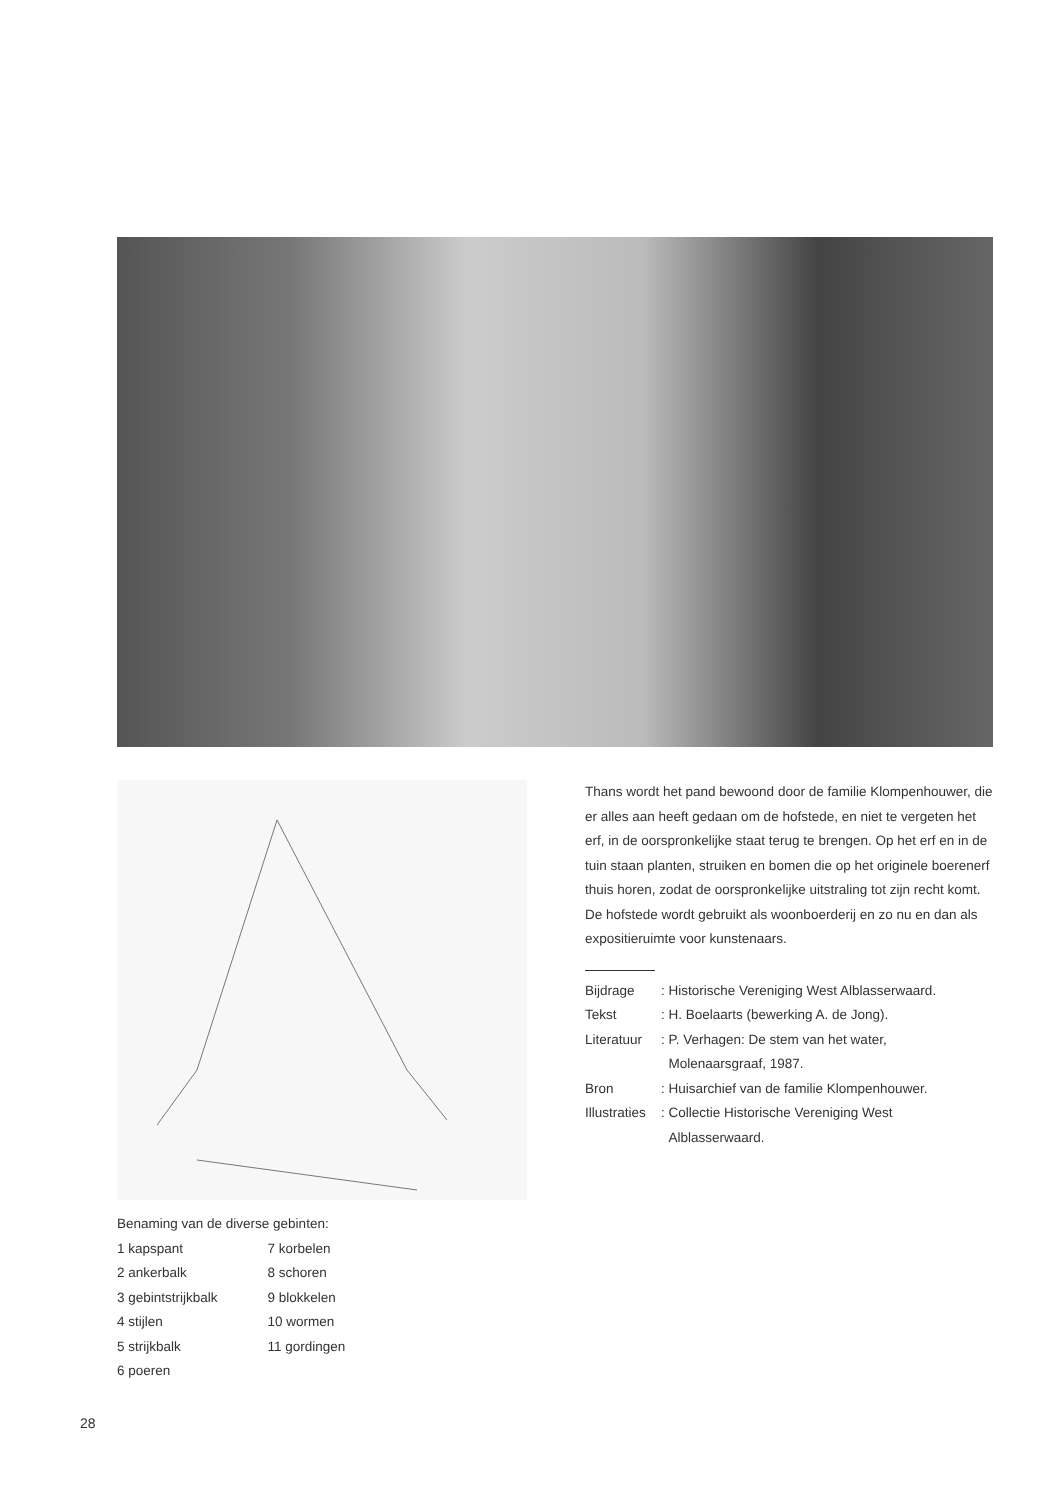Thans wordt het pand bewoond door de familie Klompenhouwer, die er alles aan heeft gedaan om de hofstede, en niet te vergeten het erf, in de oorspronkelijke staat terug te brengen. Op het erf en in de tuin staan planten, struiken en bomen die op het originele boerenerf thuis horen, zodat de oorspronkelijke uitstraling tot zijn recht komt. De hofstede wordt gebruikt als woonboerderij en zo nu en dan als expositieruimte voor kunstenaars.
| Bijdrage | : Historische Vereniging West Alblasserwaard. |
| Tekst | : H. Boelaarts (bewerking A. de Jong). |
| Literatuur | : P. Verhagen: De stem van het water, Molenaarsgraaf, 1987. |
| Bron | : Huisarchief van de familie Klompenhouwer. |
| Illustraties | : Collectie Historische Vereniging West Alblasserwaard. |
Benaming van de diverse gebinten:
| 1 kapspant | 7 korbelen |
| 2 ankerbalk | 8 schoren |
| 3 gebintstrijkbalk | 9 blokkelen |
| 4 stijlen | 10 wormen |
| 5 strijkbalk | 11 gordingen |
| 6 poeren | |
28